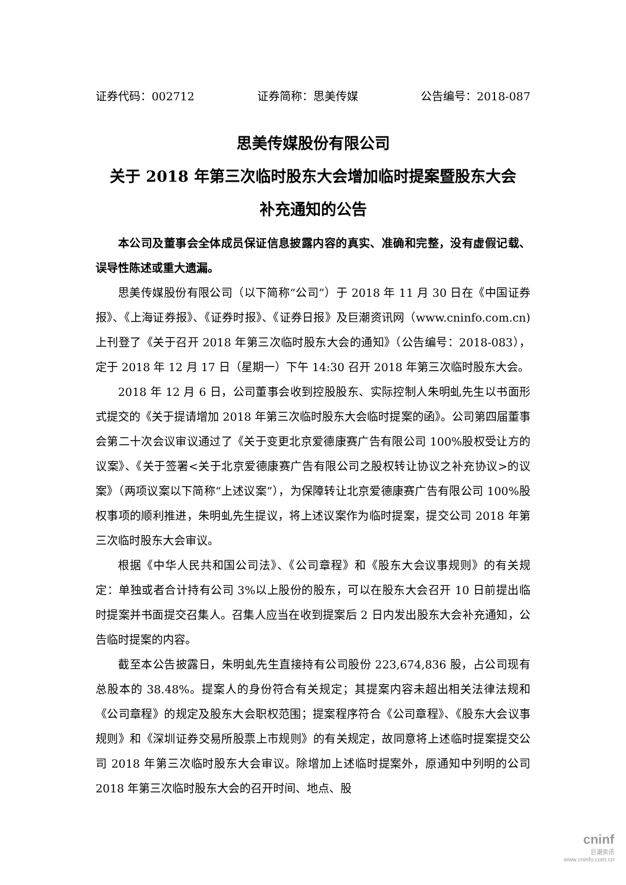证券代码：002712 证券简称：思美传媒 公告编号：2018-087
思美传媒股份有限公司
关于 2018 年第三次临时股东大会增加临时提案暨股东大会
补充通知的公告
本公司及董事会全体成员保证信息披露内容的真实、准确和完整，没有虚假记载、误导性陈述或重大遗漏。
思美传媒股份有限公司（以下简称“公司”）于 2018 年 11 月 30 日在《中国证券报》、《上海证券报》、《证券时报》、《证券日报》及巨潮资讯网（www.cninfo.com.cn)上刊登了《关于召开 2018 年第三次临时股东大会的通知》（公告编号：2018-083），定于 2018 年 12 月 17 日（星期一）下午 14:30 召开 2018 年第三次临时股东大会。
2018 年 12 月 6 日，公司董事会收到控股股东、实际控制人朱明虬先生以书面形式提交的《关于提请增加 2018 年第三次临时股东大会临时提案的函》。公司第四届董事会第二十次会议审议通过了《关于变更北京爱德康赛广告有限公司 100%股权受让方的议案》、《关于签署<关于北京爱德康赛广告有限公司之股权转让协议之补充协议>的议案》（两项议案以下简称“上述议案”），为保障转让北京爱德康赛广告有限公司 100%股权事项的顺利推进，朱明虬先生提议，将上述议案作为临时提案，提交公司 2018 年第三次临时股东大会审议。
根据《中华人民共和国公司法》、《公司章程》和《股东大会议事规则》的有关规定：单独或者合计持有公司 3%以上股份的股东，可以在股东大会召开 10 日前提出临时提案并书面提交召集人。召集人应当在收到提案后 2 日内发出股东大会补充通知，公告临时提案的内容。
截至本公告披露日，朱明虬先生直接持有公司股份 223,674,836 股，占公司现有总股本的 38.48%。提案人的身份符合有关规定；其提案内容未超出相关法律法规和《公司章程》的规定及股东大会职权范围；提案程序符合《公司章程》、《股东大会议事规则》和《深圳证券交易所股票上市规则》的有关规定，故同意将上述临时提案提交公司 2018 年第三次临时股东大会审议。除增加上述临时提案外，原通知中列明的公司 2018 年第三次临时股东大会的召开时间、地点、股
cninf
巨潮资讯
www.cninfo.com.cn